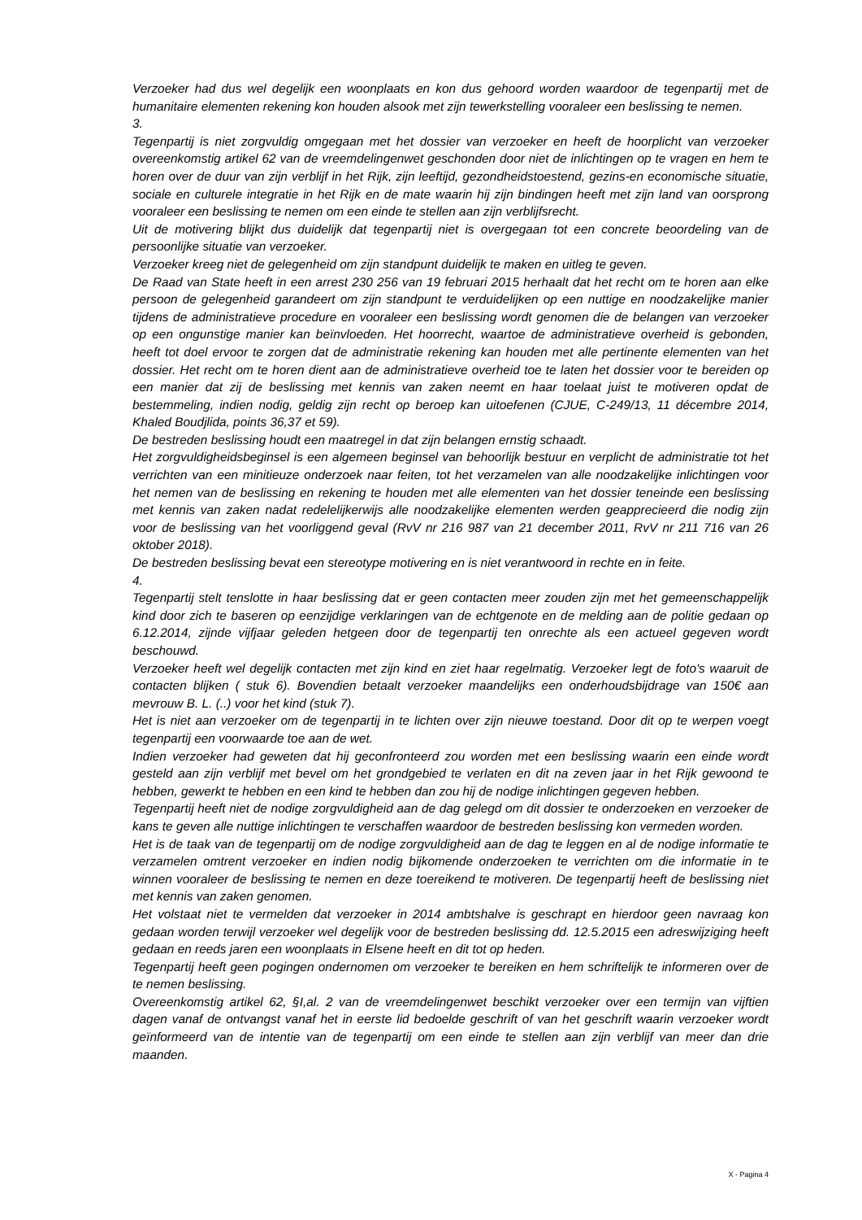Verzoeker had dus wel degelijk een woonplaats en kon dus gehoord worden waardoor de tegenpartij met de humanitaire elementen rekening kon houden alsook met zijn tewerkstelling vooraleer een beslissing te nemen.
3.
Tegenpartij is niet zorgvuldig omgegaan met het dossier van verzoeker en heeft de hoorplicht van verzoeker overeenkomstig artikel 62 van de vreemdelingenwet geschonden door niet de inlichtingen op te vragen en hem te horen over de duur van zijn verblijf in het Rijk, zijn leeftijd, gezondheidstoestend, gezins-en economische situatie, sociale en culturele integratie in het Rijk en de mate waarin hij zijn bindingen heeft met zijn land van oorsprong vooraleer een beslissing te nemen om een einde te stellen aan zijn verblijfsrecht.
Uit de motivering blijkt dus duidelijk dat tegenpartij niet is overgegaan tot een concrete beoordeling van de persoonlijke situatie van verzoeker.
Verzoeker kreeg niet de gelegenheid om zijn standpunt duidelijk te maken en uitleg te geven.
De Raad van State heeft in een arrest 230 256 van 19 februari 2015 herhaalt dat het recht om te horen aan elke persoon de gelegenheid garandeert om zijn standpunt te verduidelijken op een nuttige en noodzakelijke manier tijdens de administratieve procedure en vooraleer een beslissing wordt genomen die de belangen van verzoeker op een ongunstige manier kan beïnvloeden. Het hoorrecht, waartoe de administratieve overheid is gebonden, heeft tot doel ervoor te zorgen dat de administratie rekening kan houden met alle pertinente elementen van het dossier. Het recht om te horen dient aan de administratieve overheid toe te laten het dossier voor te bereiden op een manier dat zij de beslissing met kennis van zaken neemt en haar toelaat juist te motiveren opdat de bestemmeling, indien nodig, geldig zijn recht op beroep kan uitoefenen (CJUE, C-249/13, 11 décembre 2014, Khaled Boudjlida, points 36,37 et 59).
De bestreden beslissing houdt een maatregel in dat zijn belangen ernstig schaadt.
Het zorgvuldigheidsbeginsel is een algemeen beginsel van behoorlijk bestuur en verplicht de administratie tot het verrichten van een minitieuze onderzoek naar feiten, tot het verzamelen van alle noodzakelijke inlichtingen voor het nemen van de beslissing en rekening te houden met alle elementen van het dossier teneinde een beslissing met kennis van zaken nadat redelelijkerwijs alle noodzakelijke elementen werden geapprecieerd die nodig zijn voor de beslissing van het voorliggend geval (RvV nr 216 987 van 21 december 2011, RvV nr 211 716 van 26 oktober 2018).
De bestreden beslissing bevat een stereotype motivering en is niet verantwoord in rechte en in feite.
4.
Tegenpartij stelt tenslotte in haar beslissing dat er geen contacten meer zouden zijn met het gemeenschappelijk kind door zich te baseren op eenzijdige verklaringen van de echtgenote en de melding aan de politie gedaan op 6.12.2014, zijnde vijfjaar geleden hetgeen door de tegenpartij ten onrechte als een actueel gegeven wordt beschouwd.
Verzoeker heeft wel degelijk contacten met zijn kind en ziet haar regelmatig. Verzoeker legt de foto's waaruit de contacten blijken ( stuk 6). Bovendien betaalt verzoeker maandelijks een onderhoudsbijdrage van 150€ aan mevrouw B. L. (..) voor het kind (stuk 7).
Het is niet aan verzoeker om de tegenpartij in te lichten over zijn nieuwe toestand. Door dit op te werpen voegt tegenpartij een voorwaarde toe aan de wet.
Indien verzoeker had geweten dat hij geconfronteerd zou worden met een beslissing waarin een einde wordt gesteld aan zijn verblijf met bevel om het grondgebied te verlaten en dit na zeven jaar in het Rijk gewoond te hebben, gewerkt te hebben en een kind te hebben dan zou hij de nodige inlichtingen gegeven hebben.
Tegenpartij heeft niet de nodige zorgvuldigheid aan de dag gelegd om dit dossier te onderzoeken en verzoeker de kans te geven alle nuttige inlichtingen te verschaffen waardoor de bestreden beslissing kon vermeden worden.
Het is de taak van de tegenpartij om de nodige zorgvuldigheid aan de dag te leggen en al de nodige informatie te verzamelen omtrent verzoeker en indien nodig bijkomende onderzoeken te verrichten om die informatie in te winnen vooraleer de beslissing te nemen en deze toereikend te motiveren. De tegenpartij heeft de beslissing niet met kennis van zaken genomen.
Het volstaat niet te vermelden dat verzoeker in 2014 ambtshalve is geschrapt en hierdoor geen navraag kon gedaan worden terwijl verzoeker wel degelijk voor de bestreden beslissing dd. 12.5.2015 een adreswijziging heeft gedaan en reeds jaren een woonplaats in Elsene heeft en dit tot op heden.
Tegenpartij heeft geen pogingen ondernomen om verzoeker te bereiken en hem schriftelijk te informeren over de te nemen beslissing.
Overeenkomstig artikel 62, §I,al. 2 van de vreemdelingenwet beschikt verzoeker over een termijn van vijftien dagen vanaf de ontvangst vanaf het in eerste lid bedoelde geschrift of van het geschrift waarin verzoeker wordt geïnformeerd van de intentie van de tegenpartij om een einde te stellen aan zijn verblijf van meer dan drie maanden.
X - Pagina 4